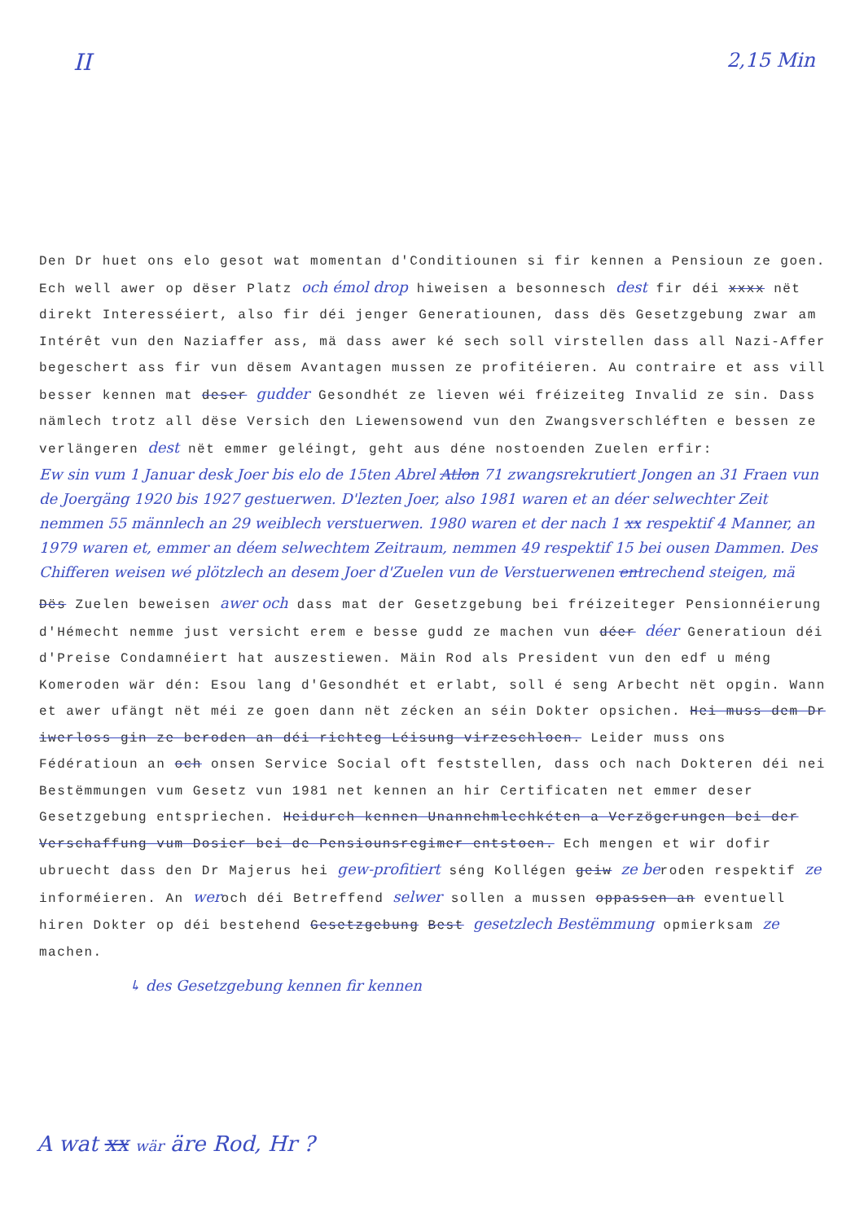II 2,15 Min
Den Dr huet ons elo gesot wat momentan d'Conditiounen si fir kennen a Pensioun ze goen. Ech well awer op dëser Platz och émol drop hiweisen a besonnesch dest fir déi xxxx nët direkt Interesséiert, also fir déi jenger Generatiounen, dass dës Gesetzgebung zwar am Intérêt vun den Naziaffer ass, mä dass awer ké sech soll virstellen dass all Nazi-Affer begeschert ass fir vun dësem Avantagen mussen ze profitéieren. Au contraire et ass vill besser kennen mat deser gudder Gesondhét ze lieven wéi fréizeiteg Invalid ze sin. Dass nämlech trotz all dëse Versich den Liewensowend vun den Zwangsverschléften e bessen ze verlängeren dest nët emmer geléingt, geht aus déne nostoenden Zuelen erfir:
Ew sin vum 1 Januar desk Joer bis elo de 15ten Abrel Atlon 71 zwangsrekrutiert Jongen an 31 Fraen vun de Joergäng 1920 bis 1927 gestuerwen. D'lezten Joer, also 1981 waren et an déer selwechter Zeit nemmen 55 männlech an 29 weiblech verstuerwen. 1980 waren et der nach 1 xx respektif 4 Manner, an 1979 waren et, emmer an déem selwechtem Zeitraum, nemmen 49 respektif 15 bei ousen Dammen. Des Chifferen weisen wé plötzlech an desem Joer d'Zuelen vun de Verstuerwenen entrechend steigen, mä
Dës Zuelen beweisen awer och dass mat der Gesetzgebung bei fréizeiteger Pensionnéierung d'Hémecht nemme just versicht erem e besse gudd ze machen vun déer déer Generatioun déi d'Preise Condamnéiert hat auszestiewen. Mäin Rod als President vun den edf u méng Komeroden wär dén: Esou lang d'Gesondhét et erlabt, soll é seng Arbecht nët opgin. Wann et awer ufängt nët méi ze goen dann nët zécken an séin Dokter opsichen. Hei muss dem Dr iwerloss gin ze beroden an déi richteg Léisung virzeschloen. Leider muss ons Fédératioun an och onsen Service Social oft feststellen, dass och nach Dokteren déi nei Bestëmmungen vum Gesetz vun 1981 net kennen an hir Certificaten net emmer deser Gesetzgebung entspriechen. Heidurch kennen Unannehmlechkéten a Verzögerungen bei der Verschaffung vum Dosier bei de Pensiounsregimer entstoen. Ech mengen et wir dofir ubruecht dass den Dr Majerus hei gew-profitiert séng Kollégen geiw ze beroden respektif ze informéieren. An weroch déi Betreffend selwer sollen a mussen oppassen an eventuell hiren Dokter op déi bestehend Gesetzgebung Best gesetzlech Bestëmmung opmierksam ze machen.
↳ des Gesetzgebung kennen fir kennen
A wat xx wär äre Rod, Hr ?